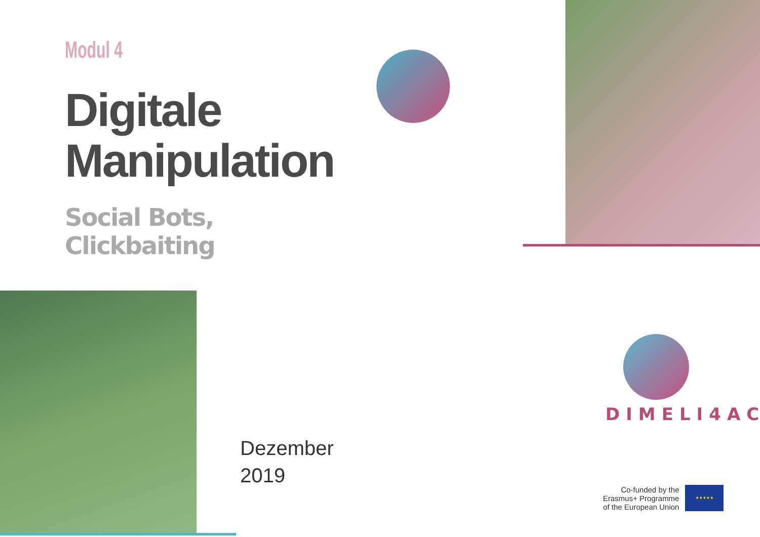Modul 4
Digitale
Manipulation
Social Bots, Clickbaiting
DIMELI4AC
Dezember
2019
Co-funded by the
Erasmus+ Programme
of the European Union
★★★★★